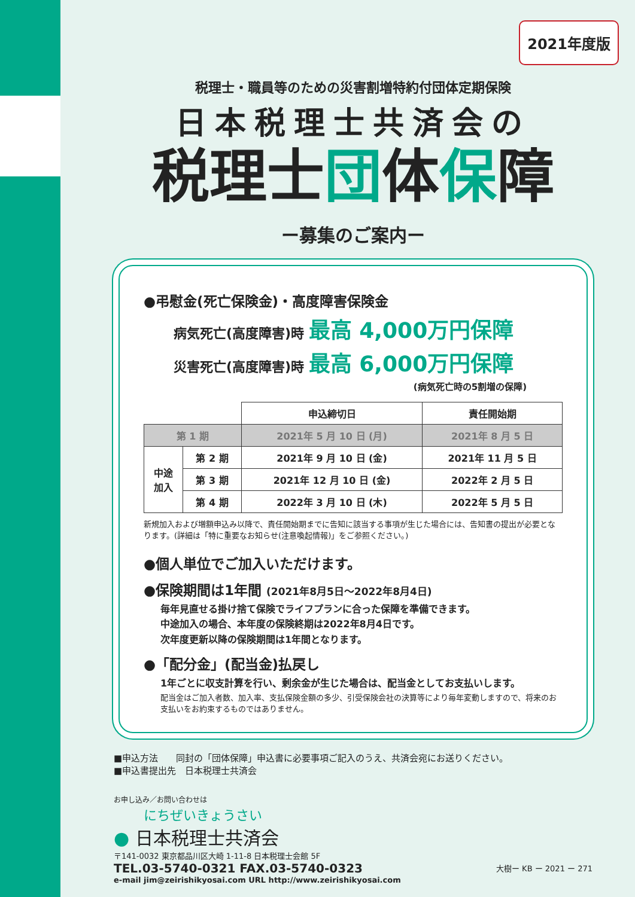2021年度版
税理士・職員等のための災害割増特約付団体定期保険
日本税理士共済会の
税理士団体保障
ー募集のご案内ー
●弔慰金(死亡保険金)・高度障害保険金
病気死亡(高度障害)時 最高 4,000万円保障
災害死亡(高度障害)時 最高 6,000万円保障
(病気死亡時の5割増の保障)
| | | 申込締切日 | 責任開始期 |
| 第 1 期 | | 2021年 5 月 10 日 (月) | 2021年 8 月 5 日 |
| 中途 加入 | 第 2 期 | 2021年 9 月 10 日 (金) | 2021年 11 月 5 日 |
| | 第 3 期 | 2021年 12 月 10 日 (金) | 2022年 2 月 5 日 |
| | 第 4 期 | 2022年 3 月 10 日 (木) | 2022年 5 月 5 日 |
新規加入および増額申込み以降で、責任開始期までに告知に該当する事項が生じた場合には、告知書の提出が必要となります。(詳細は「特に重要なお知らせ(注意喚起情報)」をご参照ください。)
●個人単位でご加入いただけます。
●保険期間は1年間 (2021年8月5日～2022年8月4日)
毎年見直せる掛け捨て保険でライフプランに合った保障を準備できます。
中途加入の場合、本年度の保険終期は2022年8月4日です。
次年度更新以降の保険期間は1年間となります。
●「配分金」(配当金)払戻し
1年ごとに収支計算を行い、剰余金が生じた場合は、配当金としてお支払いします。
配当金はご加入者数、加入率、支払保険金額の多少、引受保険会社の決算等により毎年変動しますので、将来のお支払いをお約束するものではありません。
■申込方法　　同封の「団体保障」申込書に必要事項ご記入のうえ、共済会宛にお送りください。
■申込書提出先　日本税理士共済会
お申し込み／お問い合わせは
にちぜいきょうさい
● 日本税理士共済会
〒141-0032 東京都品川区大崎 1-11-8 日本税理士会館 5F
TEL.03-5740-0321 FAX.03-5740-0323
大樹ー KB ー 2021 ー 271
e-mail jim@zeirishikyosai.com URL http://www.zeirishikyosai.com